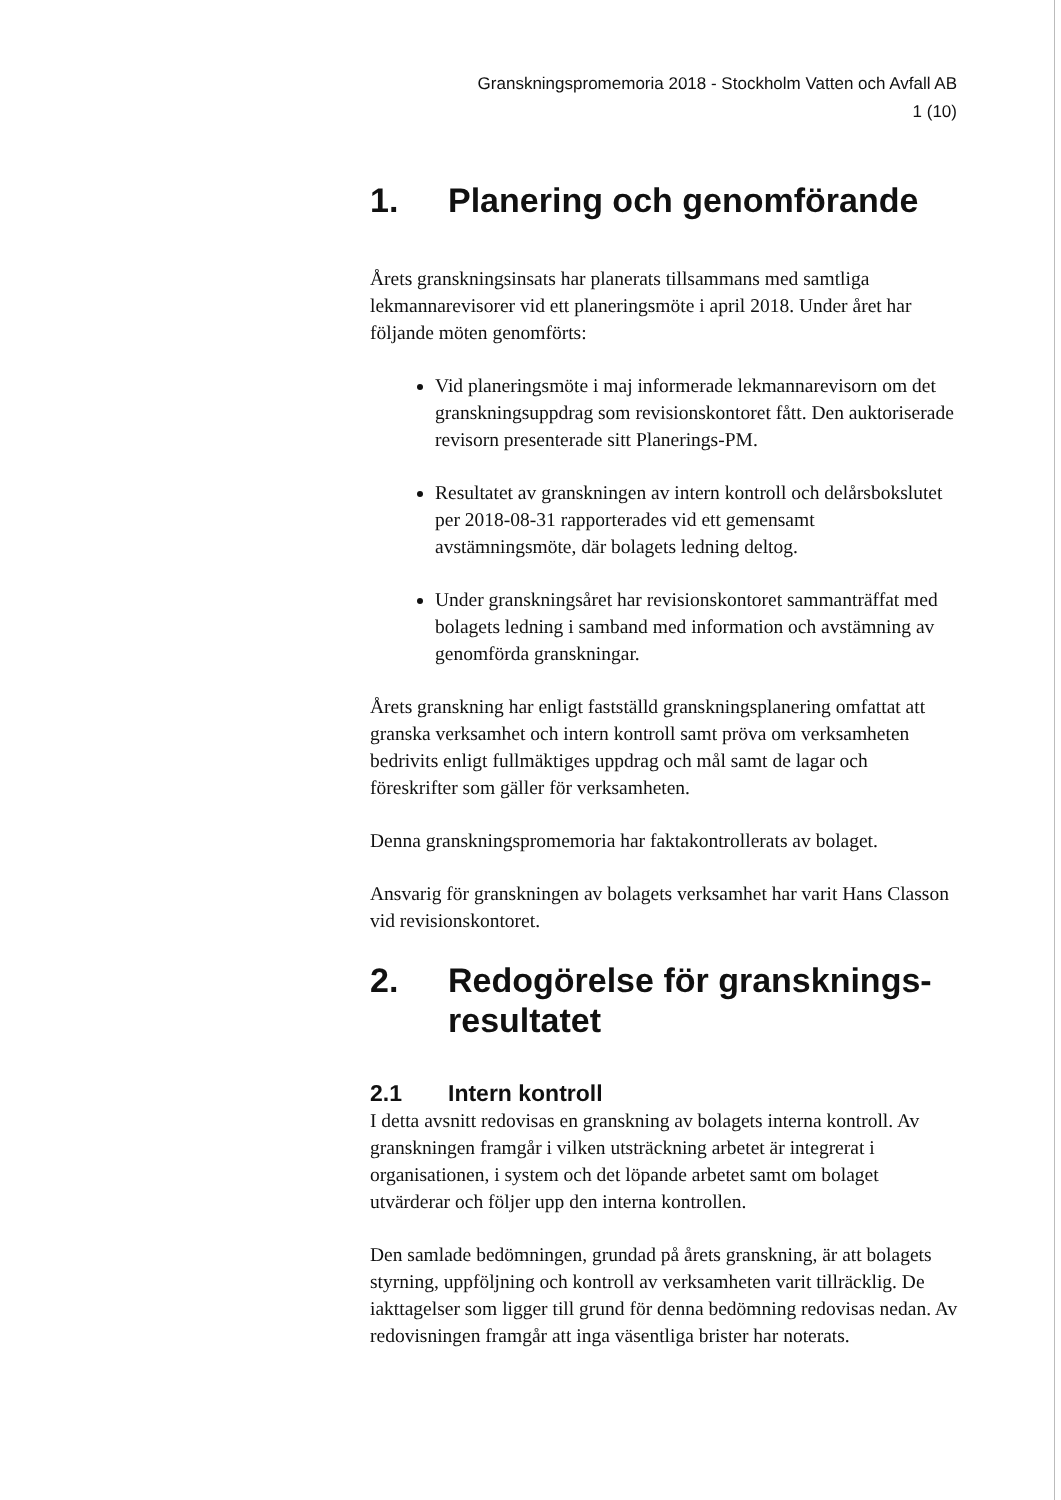Granskningspromemoria 2018 - Stockholm Vatten och Avfall AB
1 (10)
1. Planering och genomförande
Årets granskningsinsats har planerats tillsammans med samtliga lekmannarevisorer vid ett planeringsmöte i april 2018. Under året har följande möten genomförts:
Vid planeringsmöte i maj informerade lekmannarevisorn om det granskningsuppdrag som revisionskontoret fått. Den auktoriserade revisorn presenterade sitt Planerings-PM.
Resultatet av granskningen av intern kontroll och delårsbokslutet per 2018-08-31 rapporterades vid ett gemensamt avstämningsmöte, där bolagets ledning deltog.
Under granskningsåret har revisionskontoret sammanträffat med bolagets ledning i samband med information och avstämning av genomförda granskningar.
Årets granskning har enligt fastställd granskningsplanering omfattat att granska verksamhet och intern kontroll samt pröva om verksamheten bedrivits enligt fullmäktiges uppdrag och mål samt de lagar och föreskrifter som gäller för verksamheten.
Denna granskningspromemoria har faktakontrollerats av bolaget.
Ansvarig för granskningen av bolagets verksamhet har varit Hans Classon vid revisionskontoret.
2. Redogörelse för gransknings-resultatet
2.1 Intern kontroll
I detta avsnitt redovisas en granskning av bolagets interna kontroll. Av granskningen framgår i vilken utsträckning arbetet är integrerat i organisationen, i system och det löpande arbetet samt om bolaget utvärderar och följer upp den interna kontrollen.
Den samlade bedömningen, grundad på årets granskning, är att bolagets styrning, uppföljning och kontroll av verksamheten varit tillräcklig. De iakttagelser som ligger till grund för denna bedömning redovisas nedan. Av redovisningen framgår att inga väsentliga brister har noterats.